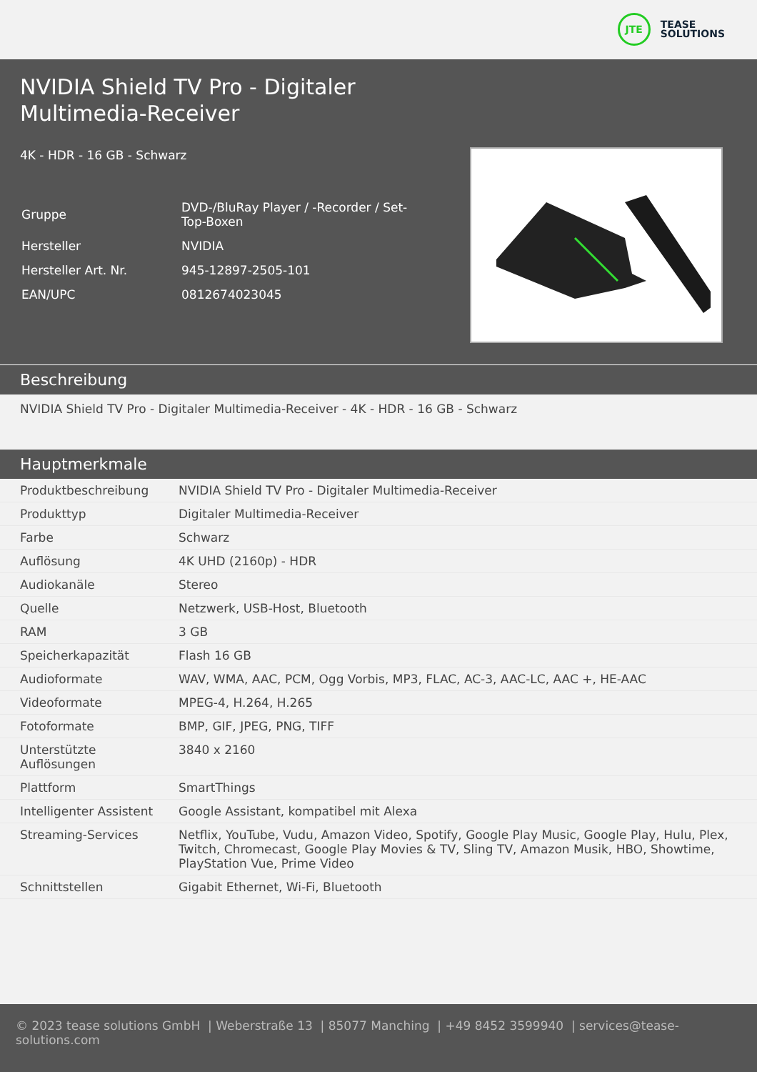JTE
TEASE
SOLUTIONS
NVIDIA Shield TV Pro - Digitaler
Multimedia-Receiver
4K - HDR - 16 GB - Schwarz
| Gruppe | DVD-/BluRay Player / -Recorder / Set- Top-Boxen |
| Hersteller | NVIDIA |
| Hersteller Art. Nr. | 945-12897-2505-101 |
| EAN/UPC | 0812674023045 |
Beschreibung
NVIDIA Shield TV Pro - Digitaler Multimedia-Receiver - 4K - HDR - 16 GB - Schwarz
Hauptmerkmale
| Produktbeschreibung | NVIDIA Shield TV Pro - Digitaler Multimedia-Receiver |
| Produkttyp | Digitaler Multimedia-Receiver |
| Farbe | Schwarz |
| Auflösung | 4K UHD (2160p) - HDR |
| Audiokanäle | Stereo |
| Quelle | Netzwerk, USB-Host, Bluetooth |
| RAM | 3 GB |
| Speicherkapazität | Flash 16 GB |
| Audioformate | WAV, WMA, AAC, PCM, Ogg Vorbis, MP3, FLAC, AC-3, AAC-LC, AAC +, HE-AAC |
| Videoformate | MPEG-4, H.264, H.265 |
| Fotoformate | BMP, GIF, JPEG, PNG, TIFF |
| Unterstützte Auflösungen | 3840 x 2160 |
| Plattform | SmartThings |
| Intelligenter Assistent | Google Assistant, kompatibel mit Alexa |
| Streaming-Services | Netflix, YouTube, Vudu, Amazon Video, Spotify, Google Play Music, Google Play, Hulu, Plex, Twitch, Chromecast, Google Play Movies & TV, Sling TV, Amazon Musik, HBO, Showtime, PlayStation Vue, Prime Video |
| Schnittstellen | Gigabit Ethernet, Wi-Fi, Bluetooth |
© 2023 tease solutions GmbH | Weberstraße 13 | 85077 Manching | +49 8452 3599940 | services@tease-solutions.com